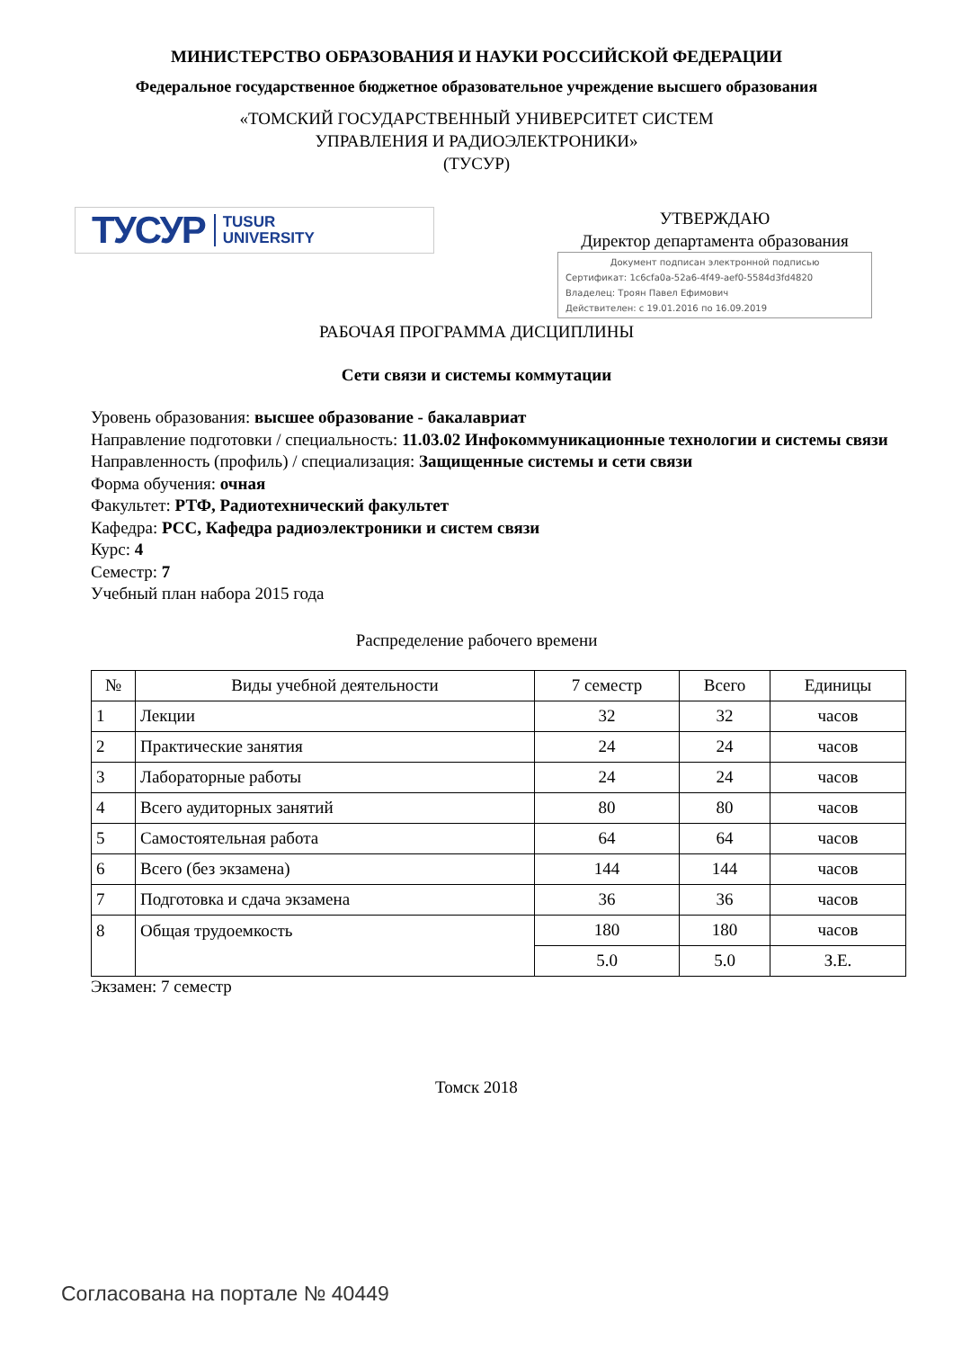МИНИСТЕРСТВО ОБРАЗОВАНИЯ И НАУКИ РОССИЙСКОЙ ФЕДЕРАЦИИ
Федеральное государственное бюджетное образовательное учреждение высшего образования
«ТОМСКИЙ ГОСУДАРСТВЕННЫЙ УНИВЕРСИТЕТ СИСТЕМ
УПРАВЛЕНИЯ И РАДИОЭЛЕКТРОНИКИ»
(ТУСУР)
ТУСУР TUSUR
UNIVERSITY
УТВЕРЖДАЮ
Директор департамента образования
Документ подписан электронной подписью
Сертификат: 1c6cfa0a-52a6-4f49-aef0-5584d3fd4820
Владелец: Троян Павел Ефимович
Действителен: с 19.01.2016 по 16.09.2019
РАБОЧАЯ ПРОГРАММА ДИСЦИПЛИНЫ
Сети связи и системы коммутации
Уровень образования: высшее образование - бакалавриат
Направление подготовки / специальность: 11.03.02 Инфокоммуникационные технологии и системы связи
Направленность (профиль) / специализация: Защищенные системы и сети связи
Форма обучения: очная
Факультет: РТФ, Радиотехнический факультет
Кафедра: РСС, Кафедра радиоэлектроники и систем связи
Курс: 4
Семестр: 7
Учебный план набора 2015 года
Распределение рабочего времени
| № | Виды учебной деятельности | 7 семестр | Всего | Единицы |
| --- | --- | --- | --- | --- |
| 1 | Лекции | 32 | 32 | часов |
| 2 | Практические занятия | 24 | 24 | часов |
| 3 | Лабораторные работы | 24 | 24 | часов |
| 4 | Всего аудиторных занятий | 80 | 80 | часов |
| 5 | Самостоятельная работа | 64 | 64 | часов |
| 6 | Всего (без экзамена) | 144 | 144 | часов |
| 7 | Подготовка и сдача экзамена | 36 | 36 | часов |
| 8 | Общая трудоемкость | 180 | 180 | часов |
| | | 5.0 | 5.0 | З.Е. |
Экзамен: 7 семестр
Томск 2018
Согласована на портале № 40449